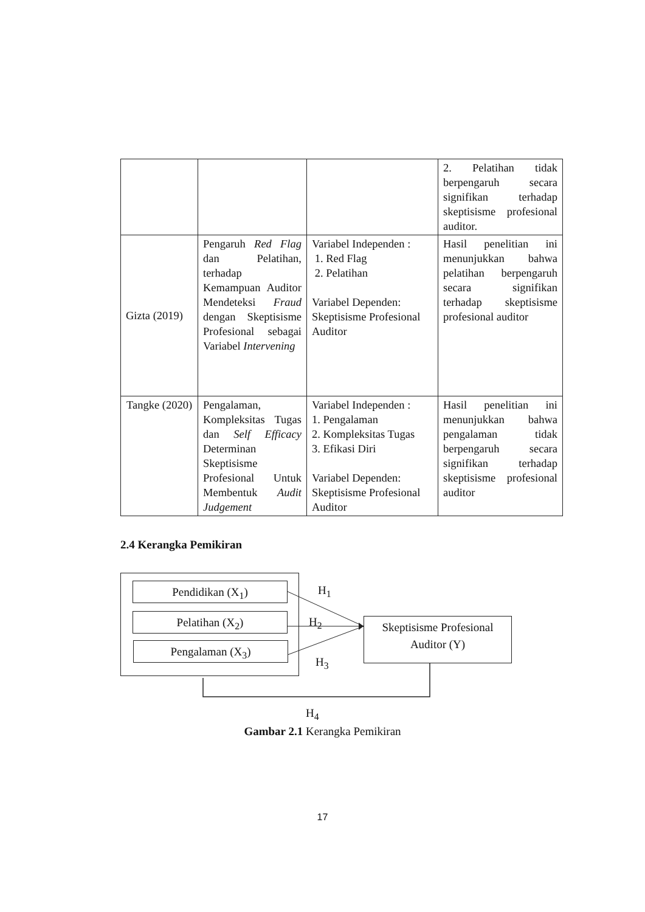| | | | 2. Pelatihan tidak berpengaruh secara signifikan terhadap skeptisisme profesional auditor. |
| Gizta (2019) | Pengaruh Red Flag dan Pelatihan, terhadap Kemampuan Auditor Mendeteksi Fraud dengan Skeptisisme Profesional sebagai Variabel Intervening | Variabel Independen : 1. Red Flag 2. Pelatihan Variabel Dependen: Skeptisisme Profesional Auditor | Hasil penelitian ini menunjukkan bahwa pelatihan berpengaruh secara signifikan terhadap skeptisisme profesional auditor |
| Tangke (2020) | Pengalaman, Kompleksitas Tugas dan Self Efficacy Determinan Skeptisisme Profesional Untuk Membentuk Audit Judgement | Variabel Independen : 1. Pengalaman 2. Kompleksitas Tugas 3. Efikasi Diri Variabel Dependen: Skeptisisme Profesional Auditor | Hasil penelitian ini menunjukkan bahwa pengalaman tidak berpengaruh secara signifikan terhadap skeptisisme profesional auditor |
2.4 Kerangka Pemikiran
Pendidikan (X<sub>1</sub>)
Pelatihan (X<sub>2</sub>)
Pengalaman (X<sub>3</sub>)
Skeptisisme Profesional
Auditor (Y)
H<sub>1</sub>
H<sub>2</sub>
H<sub>3</sub>
H<sub>4</sub>
Gambar 2.1 Kerangka Pemikiran
17